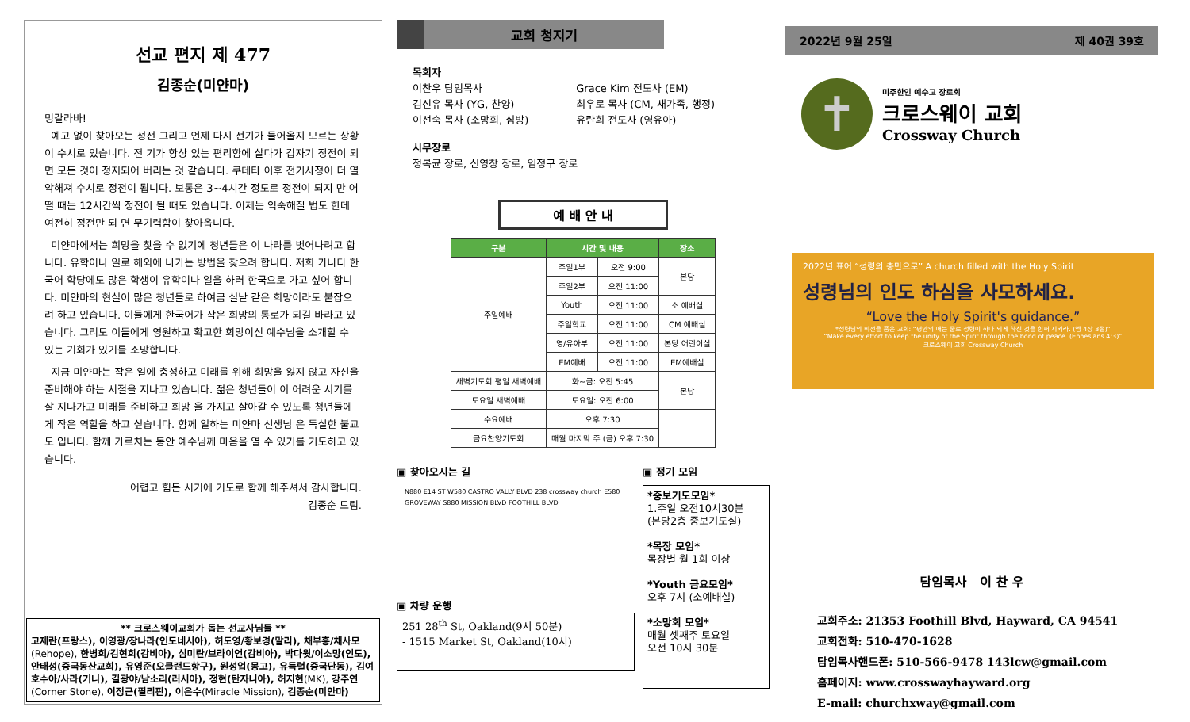선교 편지 제 477
김종순(미얀마)
밍갈라바!
예고 없이 찾아오는 정전 그리고 언제 다시 전기가 들어올지 모르는 상황이 수시로 있습니다. 전 기가 항상 있는 편리함에 살다가 갑자기 정전이 되면 모든 것이 정지되어 버리는 것 같습니다. 쿠데타 이후 전기사정이 더 열악해져 수시로 정전이 됩니다. 보통은 3~4시간 정도로 정전이 되지 만 어떨 때는 12시간씩 정전이 될 때도 있습니다. 이제는 익숙해질 법도 한데 여전히 정전만 되 면 무기력함이 찾아옵니다.
미얀마에서는 희망을 찾을 수 없기에 청년들은 이 나라를 벗어나려고 합니다. 유학이나 일로 해외에 나가는 방법을 찾으려 합니다. 저희 가나다 한국어 학당에도 많은 학생이 유학이나 일을 하러 한국으로 가고 싶어 합니다. 미얀마의 현실이 많은 청년들로 하여금 실낱 같은 희망이라도 붙잡으려 하고 있습니다. 이들에게 한국어가 작은 희망의 통로가 되길 바라고 있습니다. 그리도 이들에게 영원하고 확고한 희망이신 예수님을 소개할 수 있는 기회가 있기를 소망합니다.
지금 미얀마는 작은 일에 충성하고 미래를 위해 희망을 잃지 않고 자신을 준비해야 하는 시절을 지나고 있습니다. 젊은 청년들이 이 어려운 시기를 잘 지나가고 미래를 준비하고 희망 을 가지고 살아갈 수 있도록 청년들에게 작은 역할을 하고 싶습니다. 함께 일하는 미얀마 선생님 은 독실한 불교도 입니다. 함께 가르치는 동안 예수님께 마음을 열 수 있기를 기도하고 있습니다.
어렵고 힘든 시기에 기도로 함께 해주셔서 감사합니다.
김종순 드림.
** 크로스웨이교회가 돕는 선교사님들 **
고제란(프랑스), 이영광/장나라(인도네시아), 허도영/황보경(말리), 채부흥/채사모(Rehope), 한병희/김현희(감비아), 심미란/브라이언(감비아), 박다윗/이소망(인도), 안태성(중국동산교회), 유영준(오클랜드항구), 원성업(몽고), 유득렬(중국단동), 김여호수아/사라(기니), 길광야/남소리(러시아), 정현(탄자니아), 허지현(MK), 강주연(Corner Stone), 이정근(필리핀), 이은수(Miracle Mission), 김종순(미안마)
교회 청지기
목회자
이찬우 담임목사
김신유 목사 (YG, 찬양)
이선숙 목사 (소망회, 심방)
Grace Kim 전도사 (EM)
최우로 목사 (CM, 새가족, 행정)
유란희 전도사 (영유아)
시무장로
정복균 장로, 신영창 장로, 임정구 장로
예 배 안 내
| 구분 | 시간 및 내용 | | 장소 |
| --- | --- | --- | --- |
| 주일예배 | 주일1부 | 오전 9:00 | 본당 |
| | 주일2부 | 오전 11:00 | |
| | Youth | 오전 11:00 | 소 예배실 |
| | 주일학교 | 오전 11:00 | CM 예배실 |
| | 영/유아부 | 오전 11:00 | 본당 어린이실 |
| | EM예배 | 오전 11:00 | EM예배실 |
| 새벽기도회 평일 새벽예배 | 화~금: 오전 5:45 | | 본당 |
| 토요일 새벽예배 | 토요일: 오전 6:00 | | |
| 수요예배 | 오후 7:30 | | |
| 금요찬양기도회 | 매월 마지막 주 (금) 오후 7:30 | | |
▣ 찾아오시는 길
N880 E14 ST W580 CASTRO VALLY BLVD 238 crossway church E580 GROVEWAY S880 MISSION BLVD FOOTHILL BLVD
▣ 차량 운행
251 28<sup>th</sup> St, Oakland(9시 50분)
- 1515 Market St, Oakland(10시)
▣ 정기 모임
*중보기도모임*
1.주일 오전10시30분
(본당2층 중보기도실)
*목장 모임*
목장별 월 1회 이상
*Youth 금요모임*
오후 7시 (소예배실)
*소망회 모임*
매월 셋째주 토요일
오전 10시 30분
2022년 9월 25일 제 40권 39호
✝
미주한인 예수교 장로회
크로스웨이 교회
Crossway Church
2022년 표어 “성령의 충만으로” A church filled with the Holy Spirit
성령님의 인도 하심을 사모하세요.
“Love the Holy Spirit's guidance.”
*성령님의 비전을 품은 교회: “평안의 매는 줄로 성령이 하나 되게 하신 것을 힘써 지키라. (엡 4장 3절)”
“Make every effort to keep the unity of the Spirit through the bond of peace. (Ephesians 4:3)”
크로스웨이 교회 Crossway Church
담임목사 이 찬 우
교회주소: 21353 Foothill Blvd, Hayward, CA 94541
교회전화: 510-470-1628
담임목사핸드폰: 510-566-9478 143lcw@gmail.com
홈페이지: www.crosswayhayward.org
E-mail: churchxway@gmail.com